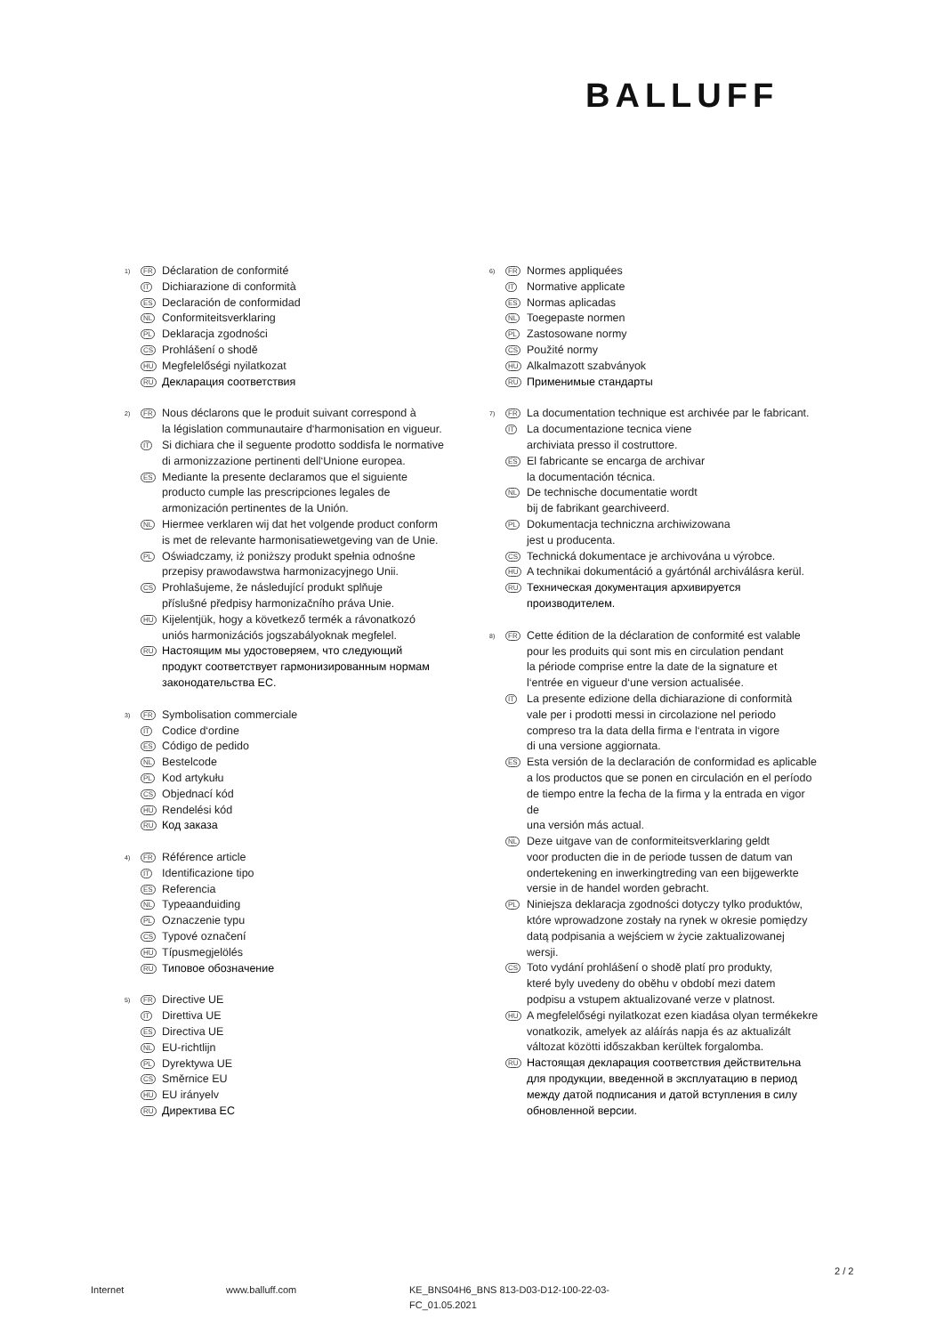BALLUFF
1) FR Déclaration de conformité
IT Dichiarazione di conformità
ES Declaración de conformidad
NL Conformiteitsverklaring
PL Deklaracja zgodności
CS Prohlášení o shodě
HU Megfelelőségi nyilatkozat
RU Декларация соответствия
2) FR Nous déclarons que le produit suivant correspond à
la législation communautaire d‘harmonisation en vigueur.
IT Si dichiara che il seguente prodotto soddisfa le normative
di armonizzazione pertinenti dell‘Unione europea.
ES Mediante la presente declaramos que el siguiente
producto cumple las prescripciones legales de
armonización pertinentes de la Unión.
NL Hiermee verklaren wij dat het volgende product conform
is met de relevante harmonisatiewetgeving van de Unie.
PL Oświadczamy, iż poniższy produkt spełnia odnośne
przepisy prawodawstwa harmonizacyjnego Unii.
CS Prohlašujeme, že následující produkt splňuje
příslušné předpisy harmonizačního práva Unie.
HU Kijelentjük, hogy a következő termék a rávonatkozó
uniós harmonizációs jogszabályoknak megfelel.
RU Настоящим мы удостоверяем, что следующий
продукт соответствует гармонизированным нормам
законодательства ЕС.
3) FR Symbolisation commerciale
IT Codice d‘ordine
ES Código de pedido
NL Bestelcode
PL Kod artykułu
CS Objednací kód
HU Rendelési kód
RU Код заказа
4) FR Référence article
IT Identificazione tipo
ES Referencia
NL Typeaanduiding
PL Oznaczenie typu
CS Typové označení
HU Típusmegjelölés
RU Типовое обозначение
5) FR Directive UE
IT Direttiva UE
ES Directiva UE
NL EU-richtlijn
PL Dyrektywa UE
CS Směrnice EU
HU EU irányelv
RU Директива ЕС
6) FR Normes appliquées
IT Normative applicate
ES Normas aplicadas
NL Toegepaste normen
PL Zastosowane normy
CS Použité normy
HU Alkalmazott szabványok
RU Применимые стандарты
7) FR La documentation technique est archivée par le fabricant.
IT La documentazione tecnica viene
archiviata presso il costruttore.
ES El fabricante se encarga de archivar
la documentación técnica.
NL De technische documentatie wordt
bij de fabrikant gearchiveerd.
PL Dokumentacja techniczna archiwizowana
jest u producenta.
CS Technická dokumentace je archivována u výrobce.
HU A technikai dokumentáció a gyártónál archiválásra kerül.
RU Техническая документация архивируется
производителем.
8) FR Cette édition de la déclaration de conformité est valable
pour les produits qui sont mis en circulation pendant
la période comprise entre la date de la signature et
l‘entrée en vigueur d‘une version actualisée.
IT La presente edizione della dichiarazione di conformità
vale per i prodotti messi in circolazione nel periodo
compreso tra la data della firma e l‘entrata in vigore
di una versione aggiornata.
ES Esta versión de la declaración de conformidad es aplicable
a los productos que se ponen en circulación en el período
de tiempo entre la fecha de la firma y la entrada en vigor de
una versión más actual.
NL Deze uitgave van de conformiteitsverklaring geldt
voor producten die in de periode tussen de datum van
ondertekening en inwerkingtreding van een bijgewerkte
versie in de handel worden gebracht.
PL Niniejsza deklaracja zgodności dotyczy tylko produktów,
które wprowadzone zostały na rynek w okresie pomiędzy
datą podpisania a wejściem w życie zaktualizowanej wersji.
CS Toto vydání prohlášení o shodě platí pro produkty,
které byly uvedeny do oběhu v období mezi datem
podpisu a vstupem aktualizované verze v platnost.
HU A megfelelőségi nyilatkozat ezen kiadása olyan termékekre
vonatkozik, amelyek az aláírás napja és az aktualizált
változat közötti időszakban kerültek forgalomba.
RU Настоящая декларация соответствия действительна
для продукции, введенной в эксплуатацию в период
между датой подписания и датой вступления в силу
обновленной версии.
2 / 2
Internet www.balluff.com KE_BNS04H6_BNS 813-D03-D12-100-22-03-
FC_01.05.2021